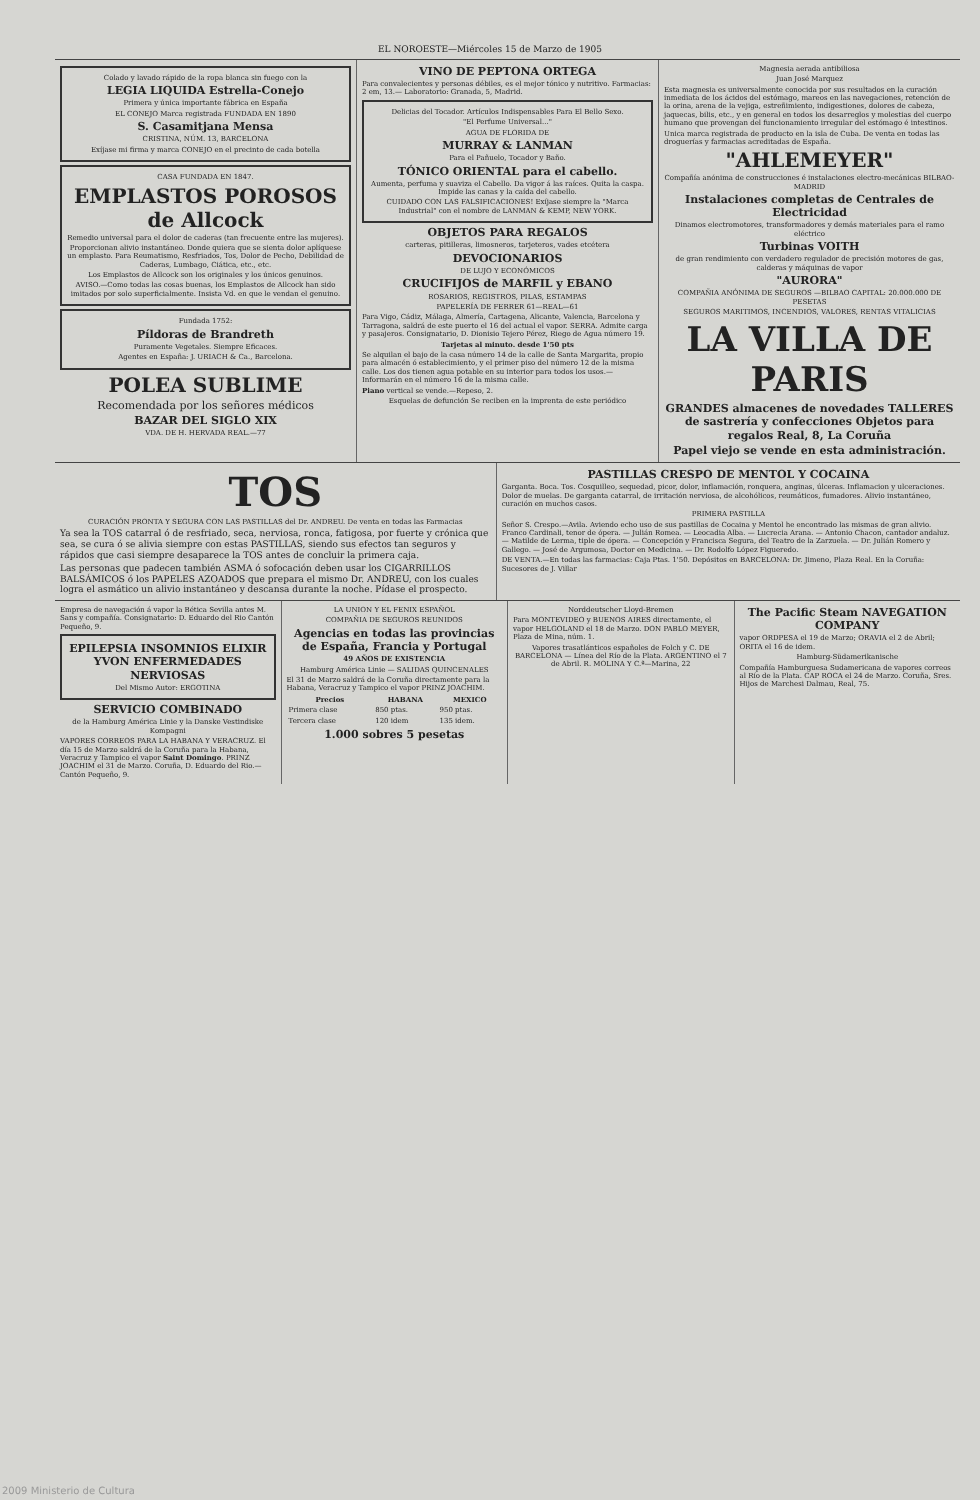EL NOROESTE—Miércoles 15 de Marzo de 1905
Colado y lavado rápido de la ropa blanca sin fuego con la
LEGIA LIQUIDA Estrella-Conejo
Primera y única importante fábrica en España
EL CONEJO Marca registrada FUNDADA EN 1890
S. Casamitjana Mensa
CRISTINA, NÚM. 13, BARCELONA
Exíjase mi firma y marca CONEJO en el precinto de cada botella
CASA FUNDADA EN 1847.
EMPLASTOS POROSOS de Allcock
Remedio universal para el dolor de caderas (tan frecuente entre las mujeres).
Proporcionan alivio instantáneo. Donde quiera que se sienta dolor aplíquese un emplasto. Para Reumatismo, Resfriados, Tos, Dolor de Pecho, Debilidad de Caderas, Lumbago, Ciática, etc., etc.
Los Emplastos de Allcock son los originales y los únicos genuinos.
AVISO.—Como todas las cosas buenas, los Emplastos de Allcock han sido imitados por solo superficialmente. Insista Vd. en que le vendan el genuino.
Fundada 1752:
Píldoras de Brandreth
Puramente Vegetales. Siempre Eficaces.
Agentes en España: J. URIACH & Ca., Barcelona.
POLEA SUBLIME
Recomendada por los señores médicos
BAZAR DEL SIGLO XIX
VDA. DE H. HERVADA REAL.—77
VINO DE PEPTONA ORTEGA
Para convalecientes y personas débiles, es el mejor tónico y nutritivo. Farmacias: 2 em, 13.— Laboratorio: Granada, 5, Madrid.
Delicias del Tocador. Artículos Indispensables Para El Bello Sexo.
"El Perfume Universal..."
AGUA DE FLORIDA DE
MURRAY & LANMAN
Para el Pañuelo, Tocador y Baño.
TÓNICO ORIENTAL para el cabello.
Aumenta, perfuma y suaviza el Cabello. Da vigor á las raíces. Quita la caspa. Impide las canas y la caída del cabello.
CUIDADO CON LAS FALSIFICACIONES! Exíjase siempre la "Marca Industrial" con el nombre de LANMAN & KEMP, NEW YORK.
OBJETOS PARA REGALOS
carteras, pitilleras, limosneros, tarjeteros, vades etcétera
DEVOCIONARIOS
DE LUJO Y ECONÓMICOS
CRUCIFIJOS de MARFIL y EBANO
ROSARIOS, REGISTROS, PILAS, ESTAMPAS
PAPELERÍA DE FERRER 61—REAL—61
Para Vigo, Cádiz, Málaga, Almería, Cartagena, Alicante, Valencia, Barcelona y Tarragona, saldrá de este puerto el 16 del actual el vapor. SERRA. Admite carga y pasajeros. Consignatario, D. Dionisio Tejero Pérez, Riego de Agua número 19.
Tarjetas al minuto. desde 1'50 pts
Se alquilan el bajo de la casa número 14 de la calle de Santa Margarita, propio para almacén ó establecimiento, y el primer piso del número 12 de la misma calle. Los dos tienen agua potable en su interior para todos los usos.—Informarán en el número 16 de la misma calle.
Piano vertical se vende.—Repeso, 2.
Esquelas de defunción Se reciben en la imprenta de este periódico
Magnesia aerada antibiliosa
Juan José Marquez
Esta magnesia es universalmente conocida por sus resultados en la curación inmediata de los ácidos del estómago, mareos en las navegaciones, retención de la orina, arena de la vejiga, estreñimiento, indigestiones, dolores de cabeza, jaquecas, bilis, etc., y en general en todos los desarreglos y molestias del cuerpo humano que provengan del funcionamiento irregular del estómago é intestinos.
Unica marca registrada de producto en la isla de Cuba. De venta en todas las droguerías y farmacias acreditadas de España.
"AHLEMEYER"
Compañía anónima de construcciones é instalaciones electro-mecánicas BILBAO-MADRID
Instalaciones completas de Centrales de Electricidad
Dinamos electromotores, transformadores y demás materiales para el ramo eléctrico
Turbinas VOITH
de gran rendimiento con verdadero regulador de precisión motores de gas, calderas y máquinas de vapor
"AURORA"
COMPAÑIA ANÓNIMA DE SEGUROS —BILBAO CAPITAL: 20.000.000 DE PESETAS
SEGUROS MARITIMOS, INCENDIOS, VALORES, RENTAS VITALICIAS
LA VILLA DE PARIS
GRANDES almacenes de novedades TALLERES de sastrería y confecciones Objetos para regalos Real, 8, La Coruña
Papel viejo se vende en esta administración.
TOS
CURACIÓN PRONTA Y SEGURA CON LAS PASTILLAS del Dr. ANDREU. De venta en todas las Farmacias
Ya sea la TOS catarral ó de resfriado, seca, nerviosa, ronca, fatigosa, por fuerte y crónica que sea, se cura ó se alivia siempre con estas PASTILLAS, siendo sus efectos tan seguros y rápidos que casi siempre desaparece la TOS antes de concluir la primera caja.
Las personas que padecen también ASMA ó sofocación deben usar los CIGARRILLOS BALSÁMICOS ó los PAPELES AZOADOS que prepara el mismo Dr. ANDREU, con los cuales logra el asmático un alivio instantáneo y descansa durante la noche. Pídase el prospecto.
PASTILLAS CRESPO DE MENTOL Y COCAINA
Garganta. Boca. Tos. Cosquilleo, sequedad, picor, dolor, inflamación, ronquera, anginas, úlceras. Inflamacion y ulceraciones. Dolor de muelas. De garganta catarral, de irritación nerviosa, de alcohólicos, reumáticos, fumadores. Alivio instantáneo, curación en muchos casos.
PRIMERA PASTILLA
Señor S. Crespo.—Avila. Aviendo echo uso de sus pastillas de Cocaina y Mentol he encontrado las mismas de gran alivio. Franco Cardinali, tenor de ópera. — Julián Romea. — Leocadia Alba. — Lucrecia Arana. — Antonio Chacon, cantador andaluz. — Matilde de Lerma, tiple de ópera. — Concepción y Francisca Segura, del Teatro de la Zarzuela. — Dr. Julián Romero y Gallego. — José de Argumosa, Doctor en Medicina. — Dr. Rodolfo López Figueredo.
DE VENTA.—En todas las farmacias: Caja Ptas. 1'50. Depósitos en BARCELONA: Dr. Jimeno, Plaza Real. En la Coruña: Sucesores de J. Villar
Empresa de navegación á vapor la Bética Sevilla antes M. Sans y compañía. Consignatario: D. Eduardo del Rio Cantón Pequeño, 9.
EPILEPSIA INSOMNIOS ELIXIR YVON ENFERMEDADES NERVIOSAS
Del Mismo Autor: ERGOTINA
SERVICIO COMBINADO
de la Hamburg América Linie y la Danske Vestindiske Kompagni
VAPORES CORREOS PARA LA HABANA Y VERACRUZ. El día 15 de Marzo saldrá de la Coruña para la Habana, Veracruz y Tampico el vapor Saint Domingo. PRINZ JOACHIM el 31 de Marzo. Coruña, D. Eduardo del Rio.—Cantón Pequeño, 9.
LA UNION Y EL FENIX ESPAÑOL
COMPAÑIA DE SEGUROS REUNIDOS
Agencias en todas las provincias de España, Francia y Portugal
49 AÑOS DE EXISTENCIA
Hamburg América Linie — SALIDAS QUINCENALES
El 31 de Marzo saldrá de la Coruña directamente para la Habana, Veracruz y Tampico el vapor PRINZ JOACHIM.
| Precios | HABANA | MEXICO |
| --- | --- | --- |
| Primera clase | 850 ptas. | 950 ptas. |
| Tercera clase | 120 idem | 135 idem. |
1.000 sobres 5 pesetas
Norddeutscher Lloyd-Bremen
Para MONTEVIDEO y BUENOS AIRES directamente, el vapor HELGOLAND el 18 de Marzo. DON PABLO MEYER, Plaza de Mina, núm. 1.
Vapores trasatlánticos españoles de Folch y C. DE BARCELONA — Línea del Río de la Plata. ARGENTINO el 7 de Abril. R. MOLINA Y C.ª—Marina, 22
The Pacific Steam NAVEGATION COMPANY
vapor ORDPESA el 19 de Marzo; ORAVIA el 2 de Abril; ORITA el 16 de idem.
Hamburg-Südamerikanische
Compañía Hamburguesa Sudamericana de vapores correos al Río de la Plata. CAP ROCA el 24 de Marzo. Coruña, Sres. Hijos de Marchesi Dalmau, Real, 75.
2009 Ministerio de Cultura